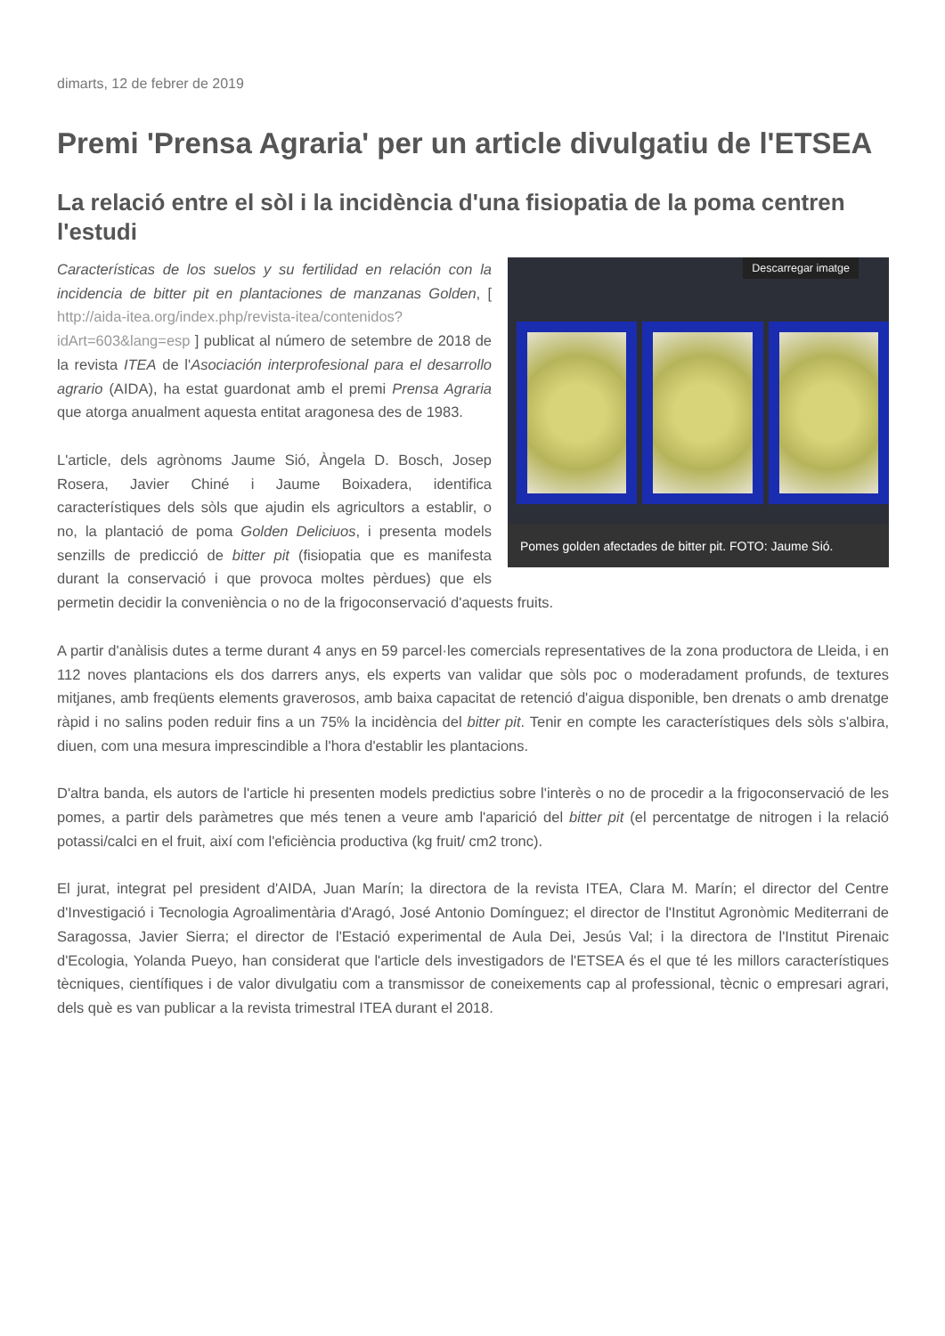dimarts, 12 de febrer de 2019
Premi 'Prensa Agraria' per un article divulgatiu de l'ETSEA
La relació entre el sòl i la incidència d'una fisiopatia de la poma centren l'estudi
Descarregar imatge
Pomes golden afectades de bitter pit. FOTO: Jaume Sió.
Características de los suelos y su fertilidad en relación con la incidencia de bitter pit en plantaciones de manzanas Golden, [ http://aida-itea.org/index.php/revista-itea/contenidos?idArt=603&lang=esp ] publicat al número de setembre de 2018 de la revista ITEA de l'Asociación interprofesional para el desarrollo agrario (AIDA), ha estat guardonat amb el premi Prensa Agraria que atorga anualment aquesta entitat aragonesa des de 1983.
L'article, dels agrònoms Jaume Sió, Àngela D. Bosch, Josep Rosera, Javier Chiné i Jaume Boixadera, identifica característiques dels sòls que ajudin els agricultors a establir, o no, la plantació de poma Golden Deliciuos, i presenta models senzills de predicció de bitter pit (fisiopatia que es manifesta durant la conservació i que provoca moltes pèrdues) que els permetin decidir la conveniència o no de la frigoconservació d'aquests fruits.
A partir d'anàlisis dutes a terme durant 4 anys en 59 parcel·les comercials representatives de la zona productora de Lleida, i en 112 noves plantacions els dos darrers anys, els experts van validar que sòls poc o moderadament profunds, de textures mitjanes, amb freqüents elements graverosos, amb baixa capacitat de retenció d'aigua disponible, ben drenats o amb drenatge ràpid i no salins poden reduir fins a un 75% la incidència del bitter pit. Tenir en compte les característiques dels sòls s'albira, diuen, com una mesura imprescindible a l'hora d'establir les plantacions.
D'altra banda, els autors de l'article hi presenten models predictius sobre l'interès o no de procedir a la frigoconservació de les pomes, a partir dels paràmetres que més tenen a veure amb l'aparició del bitter pit (el percentatge de nitrogen i la relació potassi/calci en el fruit, així com l'eficiència productiva (kg fruit/ cm2 tronc).
El jurat, integrat pel president d'AIDA, Juan Marín; la directora de la revista ITEA, Clara M. Marín; el director del Centre d'Investigació i Tecnologia Agroalimentària d'Aragó, José Antonio Domínguez; el director de l'Institut Agronòmic Mediterrani de Saragossa, Javier Sierra; el director de l'Estació experimental de Aula Dei, Jesús Val; i la directora de l'Institut Pirenaic d'Ecologia, Yolanda Pueyo, han considerat que l'article dels investigadors de l'ETSEA és el que té les millors característiques tècniques, científiques i de valor divulgatiu com a transmissor de coneixements cap al professional, tècnic o empresari agrari, dels què es van publicar a la revista trimestral ITEA durant el 2018.